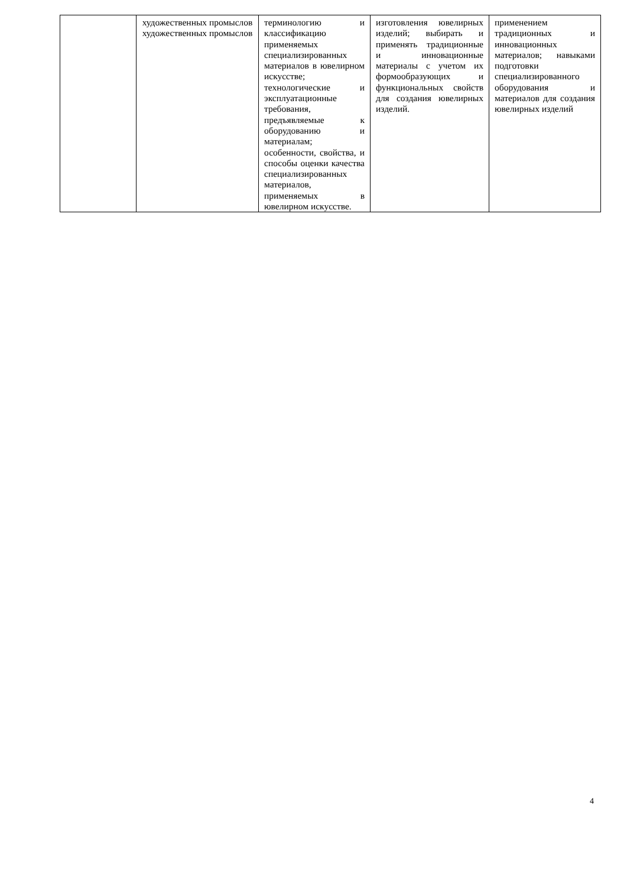| | художественных промыслов художественных промыслов | терминологию и классификацию применяемых специализированных материалов в ювелирном искусстве; технологические и эксплуатационные требования, предъявляемые к оборудованию и материалам; особенности, свойства, и способы оценки качества специализированных материалов, применяемых в ювелирном искусстве. | изготовления ювелирных изделий; выбирать и применять традиционные и инновационные материалы с учетом их формообразующих и функциональных свойств для создания ювелирных изделий. | применением традиционных и инновационных материалов; навыками подготовки специализированного оборудования и материалов для создания ювелирных изделий |
4